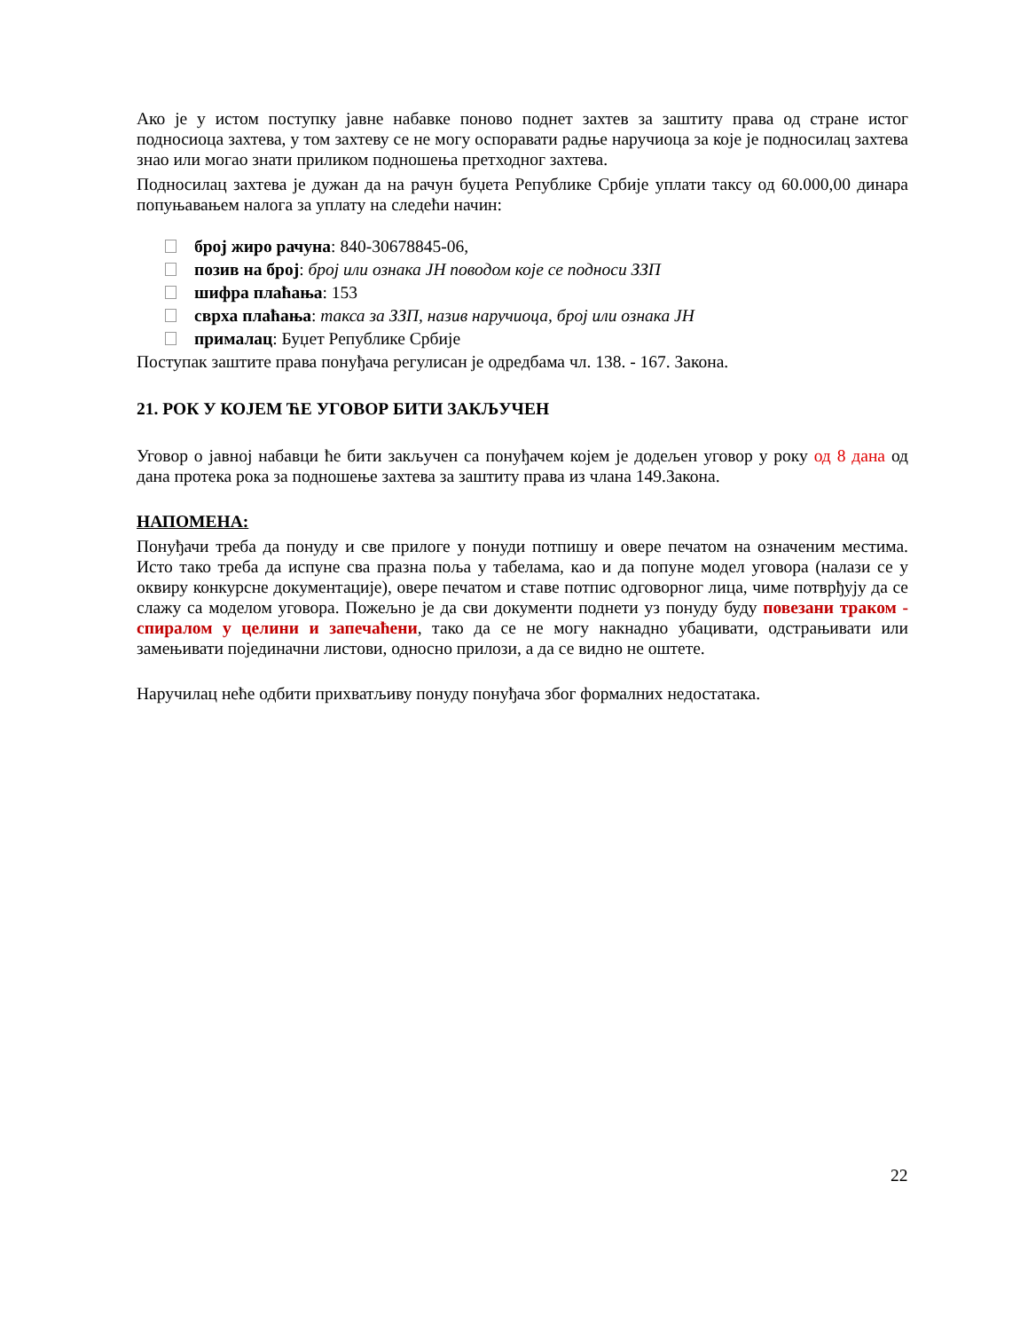Ако је у истом поступку јавне набавке поново поднет захтев за заштиту права од стране истог подносиоца захтева, у том захтеву се не могу оспоравати радње наручиоца за које је подносилац захтева знао или могао знати приликом подношења претходног захтева.
Подносилац захтева је дужан да на рачун буџета Републике Србије уплати таксу од 60.000,00 динара попуњавањем налога за уплату на следећи начин:
број жиро рачуна: 840-30678845-06,
позив на број: број или ознака ЈН поводом које се подноси ЗЗП
шифра плаћања: 153
сврха плаћања: такса за ЗЗП, назив наручиоца, број или ознака ЈН
прималац: Буџет Републике Србије
Поступак заштите права понуђача регулисан је одредбама чл. 138. - 167. Закона.
21. РОК У КОЈЕМ ЋЕ УГОВОР БИТИ ЗАКЉУЧЕН
Уговор о јавној набавци ће бити закључен са понуђачем којем је додељен уговор у року од 8 дана од дана протека рока за подношење захтева за заштиту права из члана 149.Закона.
НАПОМЕНА:
Понуђачи треба да понуду и све прилоге у понуди потпишу и овере печатом на означеним местима. Исто тако треба да испуне сва празна поља у табелама, као и да попуне модел уговора (налази се у оквиру конкурсне документације), овере печатом и ставе потпис одговорног лица, чиме потврђују да се слажу са моделом уговора. Пожељно је да сви документи поднети уз понуду буду повезани траком - спиралом у целини и запечаћени, тако да се не могу накнадно убацивати, одстрањивати или замењивати појединачни листови, односно прилози, а да се видно не оштете.
Наручилац неће одбити прихватљиву понуду понуђача због формалних недостатака.
22